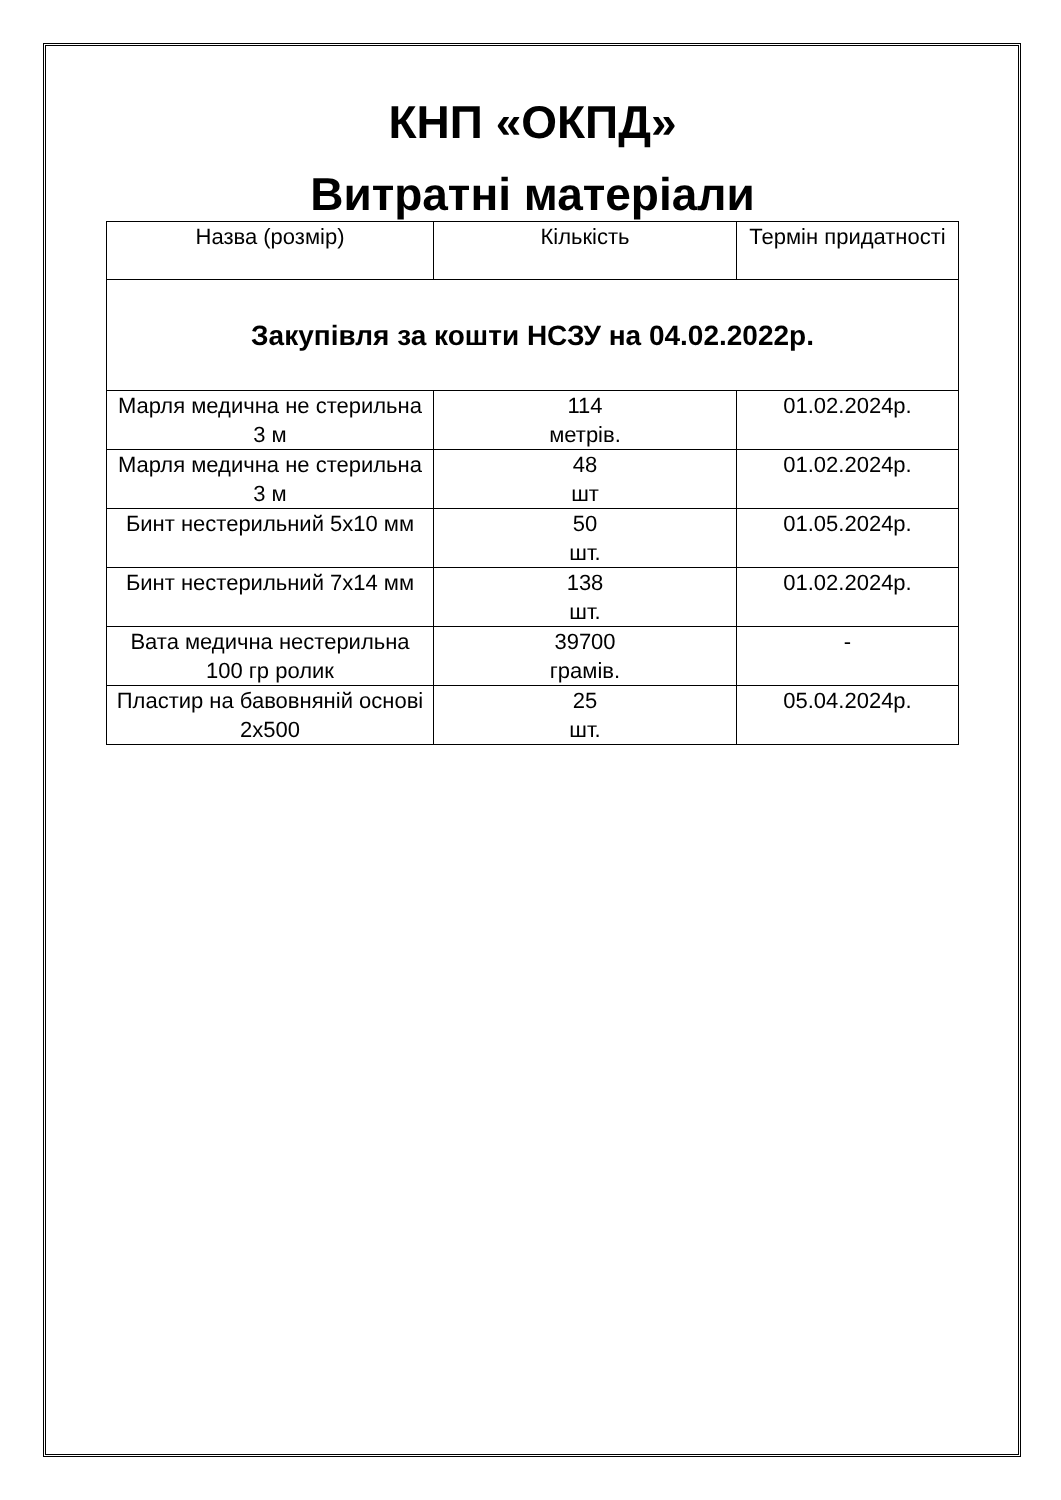КНП «ОКПД»
Витратні матеріали
| Назва (розмір) | Кількість | Термін придатності |
| --- | --- | --- |
| Закупівля за кошти НСЗУ на 04.02.2022р. | | |
| Марля медична не стерильна 3 м | 114 метрів. | 01.02.2024р. |
| Марля медична не стерильна 3 м | 48 шт | 01.02.2024р. |
| Бинт нестерильний 5х10 мм | 50 шт. | 01.05.2024р. |
| Бинт нестерильний 7х14 мм | 138 шт. | 01.02.2024р. |
| Вата медична нестерильна 100 гр ролик | 39700 грамів. | - |
| Пластир на бавовняній основі 2х500 | 25 шт. | 05.04.2024р. |